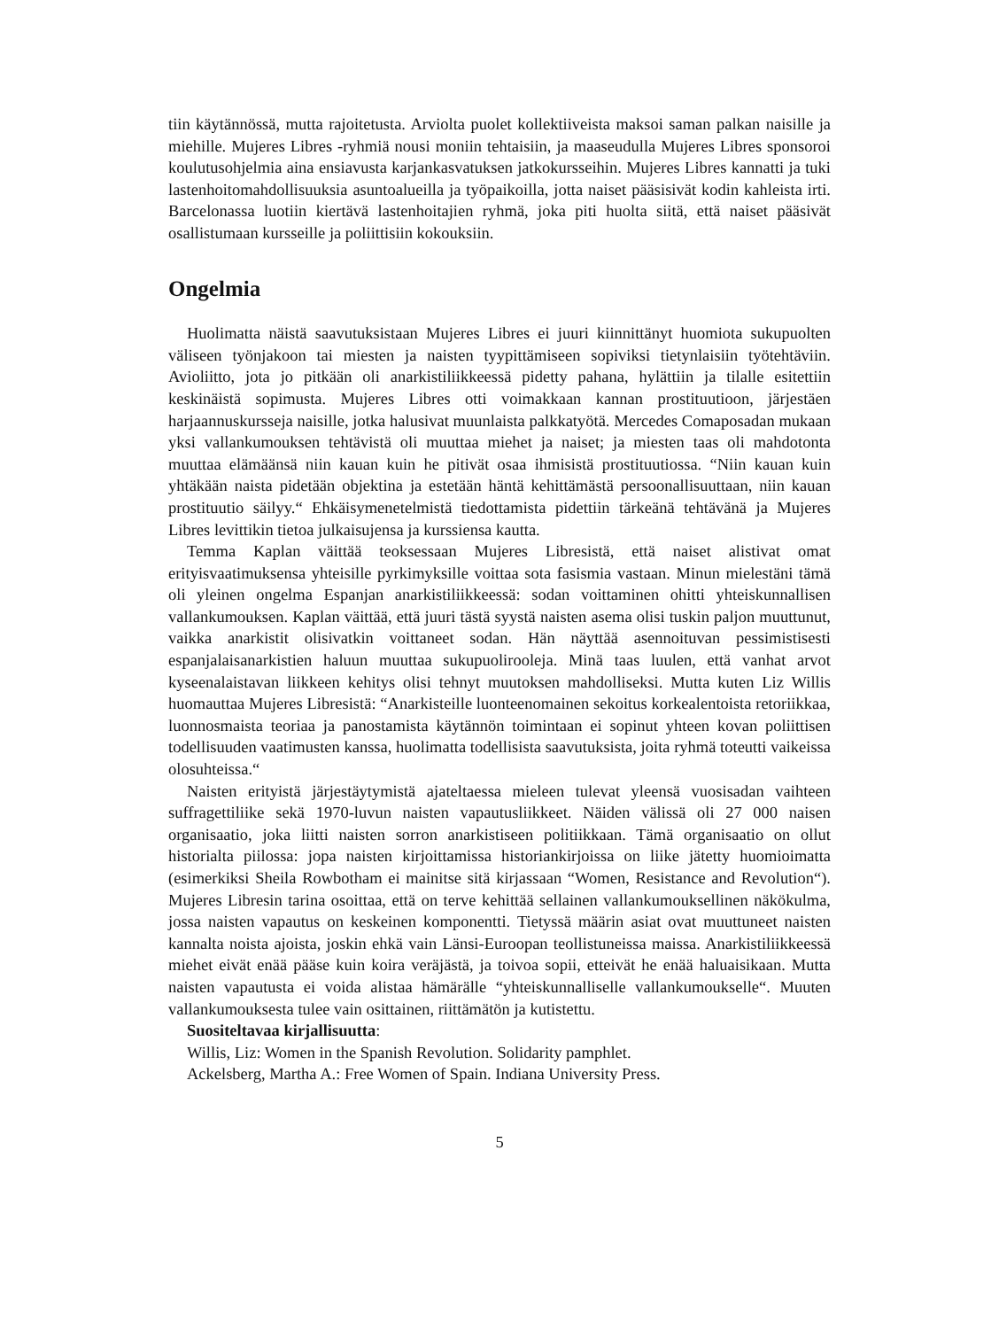tiin käytännössä, mutta rajoitetusta. Arviolta puolet kollektiiveista maksoi saman palkan naisille ja miehille. Mujeres Libres -ryhmiä nousi moniin tehtaisiin, ja maaseudulla Mujeres Libres sponsoroi koulutusohjelmia aina ensiavusta karjankasvatuksen jatkokursseihin. Mujeres Libres kannatti ja tuki lastenhoitomahdollisuuksia asuntoalueilla ja työpaikoilla, jotta naiset pääsisivät kodin kahleista irti. Barcelonassa luotiin kiertävä lastenhoitajien ryhmä, joka piti huolta siitä, että naiset pääsivät osallistumaan kursseille ja poliittisiin kokouksiin.
Ongelmia
Huolimatta näistä saavutuksistaan Mujeres Libres ei juuri kiinnittänyt huomiota sukupuolten väliseen työnjakoon tai miesten ja naisten tyypittämiseen sopiviksi tietynlaisiin työtehtäviin. Avioliitto, jota jo pitkään oli anarkistiliikkeessä pidetty pahana, hylättiin ja tilalle esitettiin keskinäistä sopimusta. Mujeres Libres otti voimakkaan kannan prostituutioon, järjestäen harjaannuskursseja naisille, jotka halusivat muunlaista palkkatyötä. Mercedes Comaposadan mukaan yksi vallankumouksen tehtävistä oli muuttaa miehet ja naiset; ja miesten taas oli mahdotonta muuttaa elämäänsä niin kauan kuin he pitivät osaa ihmisistä prostituutiossa. “Niin kauan kuin yhtäkään naista pidetään objektina ja estetään häntä kehittämästä persoonallisuuttaan, niin kauan prostituutio säilyy.“ Ehkäisymenetelmistä tiedottamista pidettiin tärkeänä tehtävänä ja Mujeres Libres levittikin tietoa julkaisujensa ja kurssiensa kautta.
Temma Kaplan väittää teoksessaan Mujeres Libresistä, että naiset alistivat omat erityisvaatimuksensa yhteisille pyrkimyksille voittaa sota fasismia vastaan. Minun mielestäni tämä oli yleinen ongelma Espanjan anarkistiliikkeessä: sodan voittaminen ohitti yhteiskunnallisen vallankumouksen. Kaplan väittää, että juuri tästä syystä naisten asema olisi tuskin paljon muuttunut, vaikka anarkistit olisivatkin voittaneet sodan. Hän näyttää asennoituvan pessimistisesti espanjalaisanarkistien haluun muuttaa sukupuolirooleja. Minä taas luulen, että vanhat arvot kyseenalaistavan liikkeen kehitys olisi tehnyt muutoksen mahdolliseksi. Mutta kuten Liz Willis huomauttaa Mujeres Libresistä: “Anarkisteille luonteenomainen sekoitus korkealentoista retoriikkaa, luonnosmaista teoriaa ja panostamista käytännön toimintaan ei sopinut yhteen kovan poliittisen todellisuuden vaatimusten kanssa, huolimatta todellisista saavutuksista, joita ryhmä toteutti vaikeissa olosuhteissa.“
Naisten erityistä järjestäytymistä ajateltaessa mieleen tulevat yleensä vuosisadan vaihteen suffragettiliike sekä 1970-luvun naisten vapautusliikkeet. Näiden välissä oli 27 000 naisen organisaatio, joka liitti naisten sorron anarkistiseen politiikkaan. Tämä organisaatio on ollut historialta piilossa: jopa naisten kirjoittamissa historiankirjoissa on liike jätetty huomioimatta (esimerkiksi Sheila Rowbotham ei mainitse sitä kirjassaan “Women, Resistance and Revolution“). Mujeres Libresin tarina osoittaa, että on terve kehittää sellainen vallankumouksellinen näkökulma, jossa naisten vapautus on keskeinen komponentti. Tietyssä määrin asiat ovat muuttuneet naisten kannalta noista ajoista, joskin ehkä vain Länsi-Euroopan teollistuneissa maissa. Anarkistiliikkeessä miehet eivät enää pääse kuin koira veräjästä, ja toivoa sopii, etteivät he enää haluaisikaan. Mutta naisten vapautusta ei voida alistaa hämärälle “yhteiskunnalliselle vallankumoukselle“. Muuten vallankumouksesta tulee vain osittainen, riittämätön ja kutistettu.
Suositeltavaa kirjallisuutta:
Willis, Liz: Women in the Spanish Revolution. Solidarity pamphlet.
Ackelsberg, Martha A.: Free Women of Spain. Indiana University Press.
5